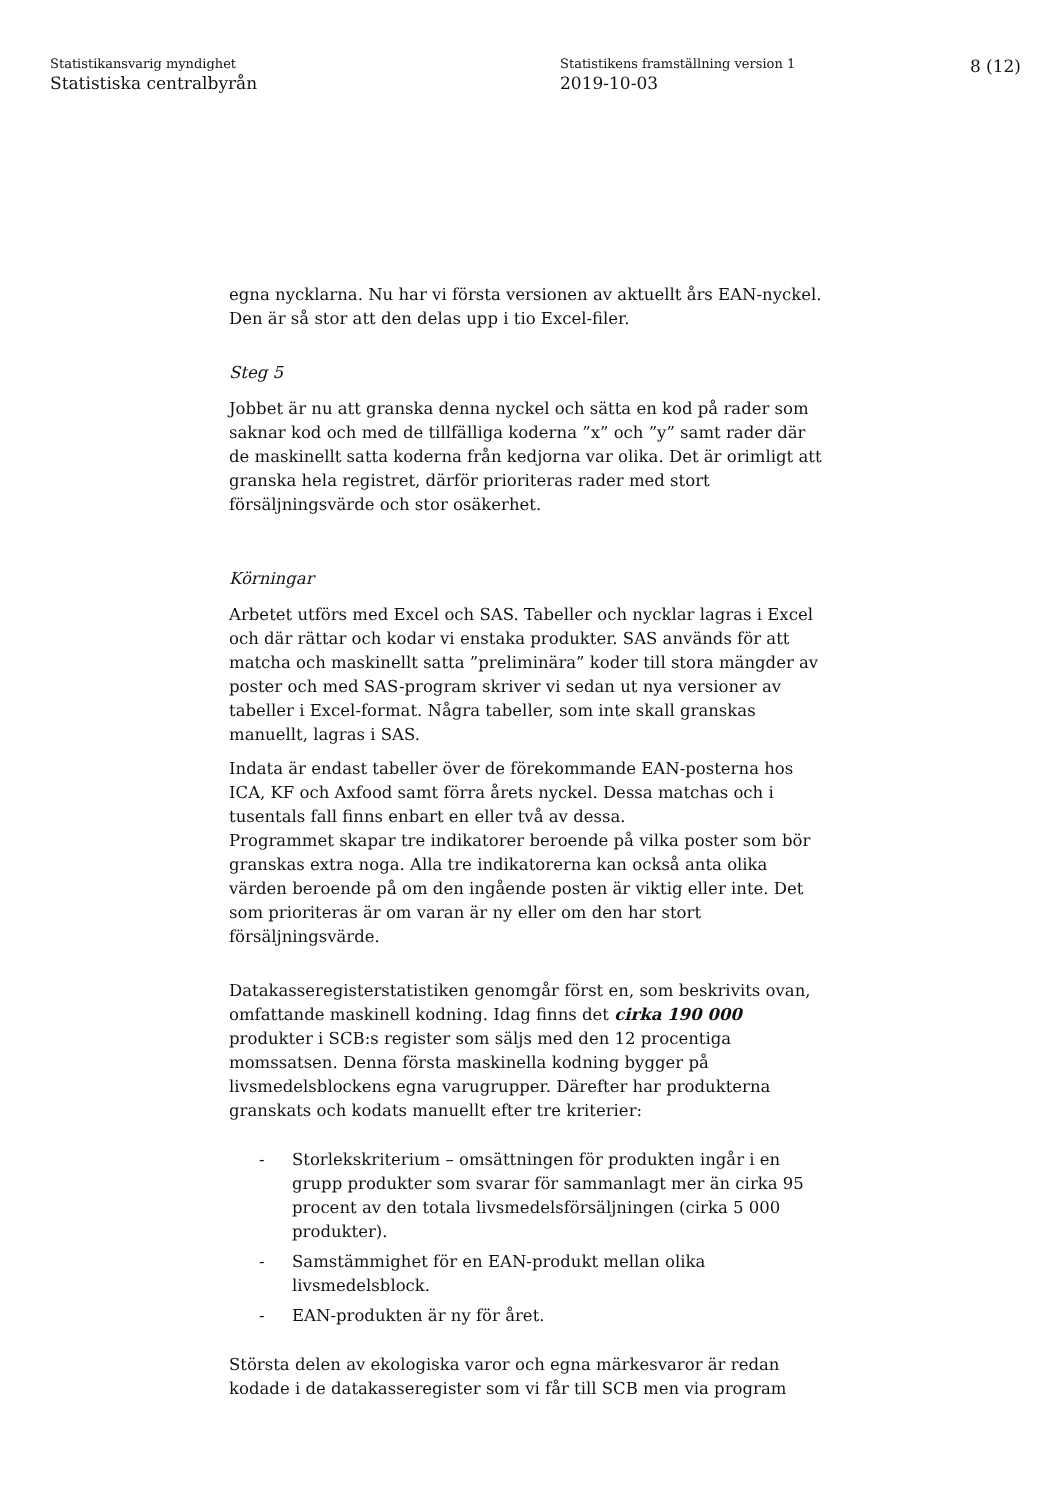Statistikansvarig myndighet
Statistiska centralbyrån
Statistikens framställning version 1
2019-10-03
8 (12)
egna nycklarna. Nu har vi första versionen av aktuellt års EAN-nyckel. Den är så stor att den delas upp i tio Excel-filer.
Steg 5
Jobbet är nu att granska denna nyckel och sätta en kod på rader som saknar kod och med de tillfälliga koderna ”x” och ”y” samt rader där de maskinellt satta koderna från kedjorna var olika. Det är orimligt att granska hela registret, därför prioriteras rader med stort försäljningsvärde och stor osäkerhet.
Körningar
Arbetet utförs med Excel och SAS. Tabeller och nycklar lagras i Excel och där rättar och kodar vi enstaka produkter. SAS används för att matcha och maskinellt satta ”preliminära” koder till stora mängder av poster och med SAS-program skriver vi sedan ut nya versioner av tabeller i Excel-format. Några tabeller, som inte skall granskas manuellt, lagras i SAS.
Indata är endast tabeller över de förekommande EAN-posterna hos ICA, KF och Axfood samt förra årets nyckel. Dessa matchas och i tusentals fall finns enbart en eller två av dessa.
Programmet skapar tre indikatorer beroende på vilka poster som bör granskas extra noga. Alla tre indikatorerna kan också anta olika värden beroende på om den ingående posten är viktig eller inte. Det som prioriteras är om varan är ny eller om den har stort försäljningsvärde.
Datakasseregisterstatistiken genomgår först en, som beskrivits ovan, omfattande maskinell kodning. Idag finns det cirka 190 000 produkter i SCB:s register som säljs med den 12 procentiga momssatsen. Denna första maskinella kodning bygger på livsmedelsblockens egna varugrupper. Därefter har produkterna granskats och kodats manuellt efter tre kriterier:
- Storlekskriterium – omsättningen för produkten ingår i en grupp produkter som svarar för sammanlagt mer än cirka 95 procent av den totala livsmedelsförsäljningen (cirka 5 000 produkter).
- Samstämmighet för en EAN-produkt mellan olika livsmedelsblock.
- EAN-produkten är ny för året.
Största delen av ekologiska varor och egna märkesvaror är redan kodade i de datakasseregister som vi får till SCB men via program